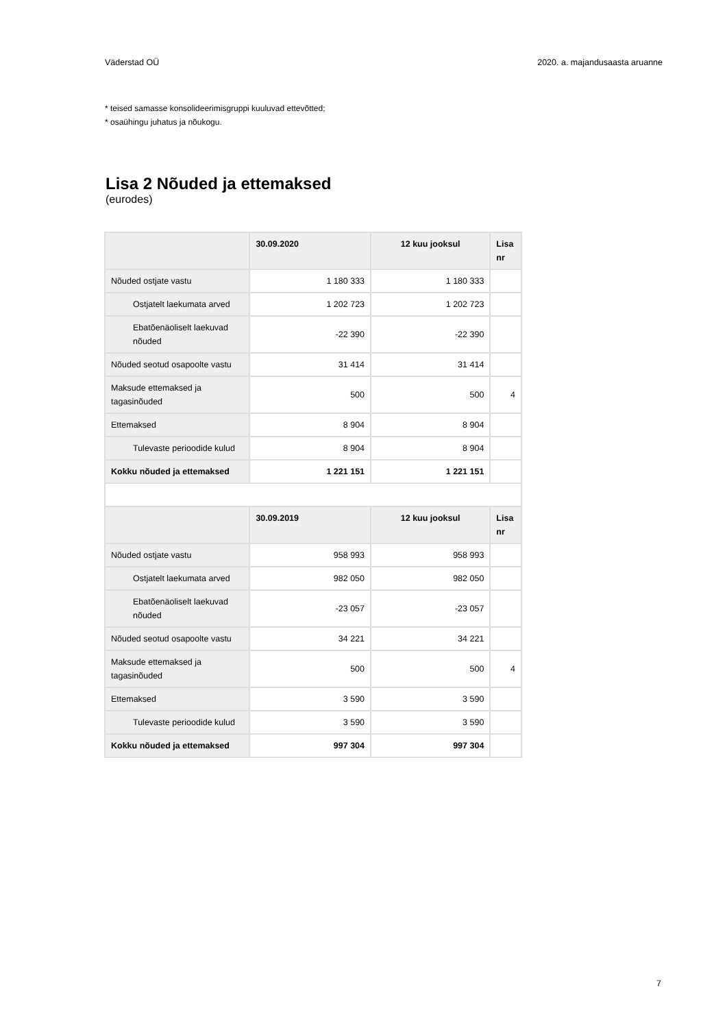Väderstad OÜ 2020. a. majandusaasta aruanne
* teised samasse konsolideerimisgruppi kuuluvad ettevõtted;
* osaühingu juhatus ja nõukogu.
Lisa 2 Nõuded ja ettemaksed
(eurodes)
| | 30.09.2020 | 12 kuu jooksul | Lisa nr |
| --- | --- | --- | --- |
| Nõuded ostjate vastu | 1 180 333 | 1 180 333 | |
| Ostjatelt laekumata arved | 1 202 723 | 1 202 723 | |
| Ebatõenäoliselt laekuvad nõuded | -22 390 | -22 390 | |
| Nõuded seotud osapoolte vastu | 31 414 | 31 414 | |
| Maksude ettemaksed ja tagasinõuded | 500 | 500 | 4 |
| Ettemaksed | 8 904 | 8 904 | |
| Tulevaste perioodide kulud | 8 904 | 8 904 | |
| Kokku nõuded ja ettemaksed | 1 221 151 | 1 221 151 | |
| | 30.09.2019 | 12 kuu jooksul | Lisa nr |
| Nõuded ostjate vastu | 958 993 | 958 993 | |
| Ostjatelt laekumata arved | 982 050 | 982 050 | |
| Ebatõenäoliselt laekuvad nõuded | -23 057 | -23 057 | |
| Nõuded seotud osapoolte vastu | 34 221 | 34 221 | |
| Maksude ettemaksed ja tagasinõuded | 500 | 500 | 4 |
| Ettemaksed | 3 590 | 3 590 | |
| Tulevaste perioodide kulud | 3 590 | 3 590 | |
| Kokku nõuded ja ettemaksed | 997 304 | 997 304 | |
7